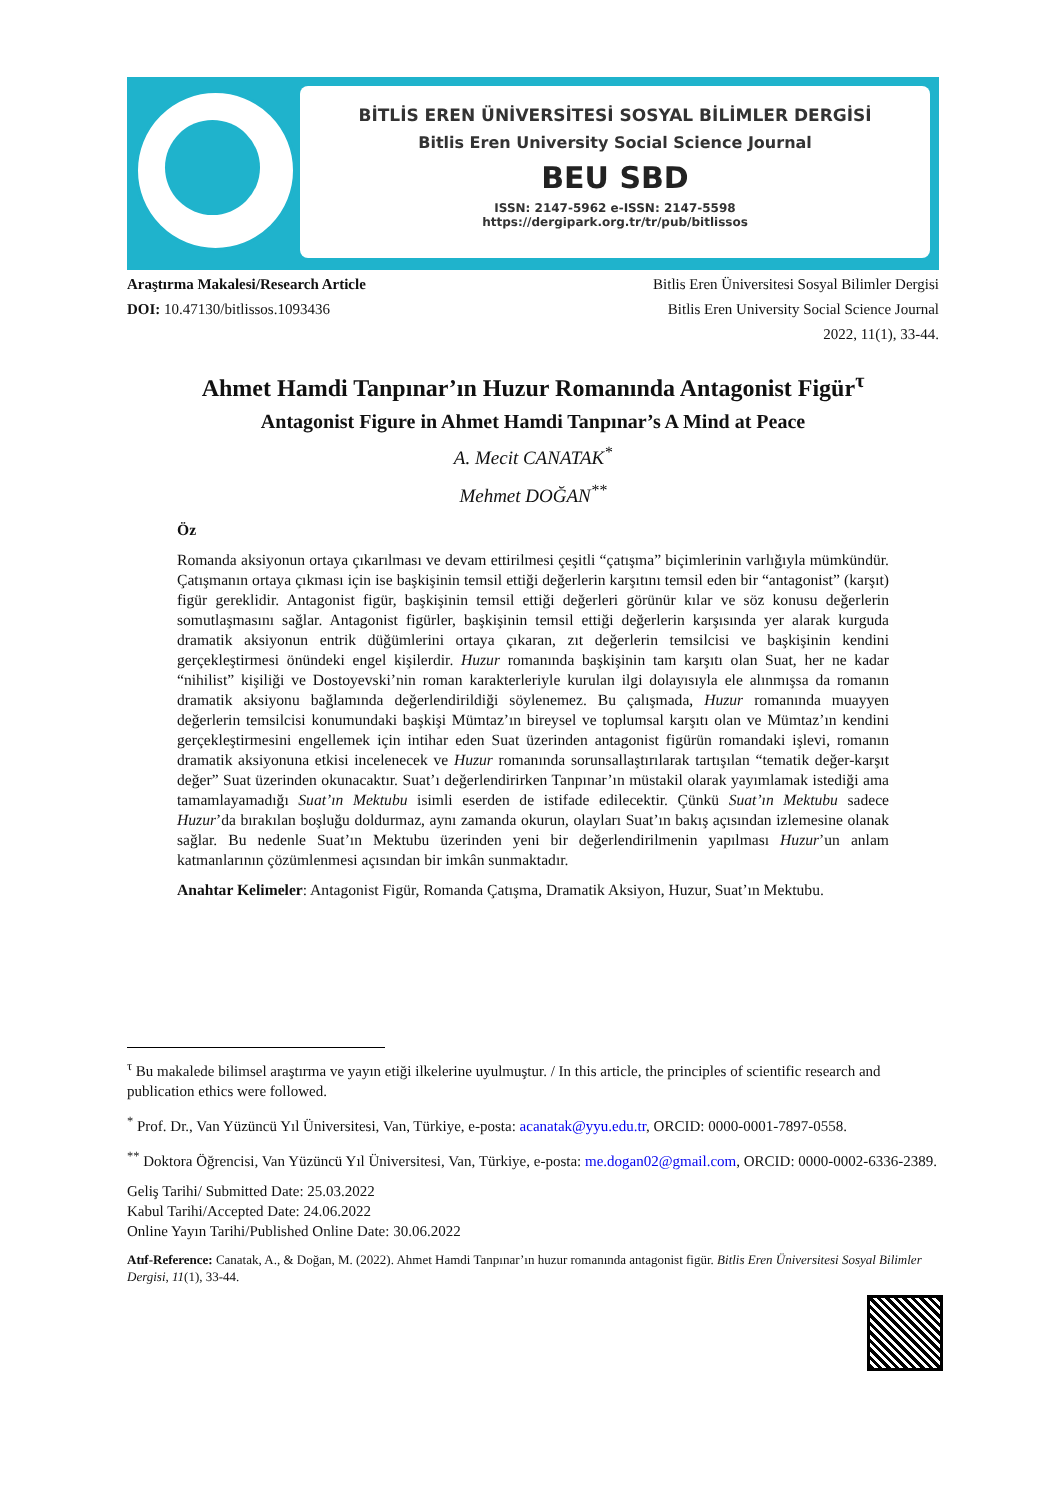BİTLİS EREN ÜNİVERSİTESİ SOSYAL BİLİMLER DERGİSİ
Bitlis Eren University Social Science Journal
BEU SBD
ISSN: 2147-5962 e-ISSN: 2147-5598
https://dergipark.org.tr/tr/pub/bitlissos
Araştırma Makalesi/Research Article
DOI: 10.47130/bitlissos.1093436
Bitlis Eren Üniversitesi Sosyal Bilimler Dergisi
Bitlis Eren University Social Science Journal
2022, 11(1), 33-44.
Ahmet Hamdi Tanpınar’ın Huzur Romanında Antagonist Figür<sup>τ</sup>
Antagonist Figure in Ahmet Hamdi Tanpınar’s A Mind at Peace
A. Mecit CANATAK<sup>*</sup>
Mehmet DOĞAN<sup>**</sup>
Öz
Romanda aksiyonun ortaya çıkarılması ve devam ettirilmesi çeşitli “çatışma” biçimlerinin varlığıyla mümkündür. Çatışmanın ortaya çıkması için ise başkişinin temsil ettiği değerlerin karşıtını temsil eden bir “antagonist” (karşıt) figür gereklidir. Antagonist figür, başkişinin temsil ettiği değerleri görünür kılar ve söz konusu değerlerin somutlaşmasını sağlar. Antagonist figürler, başkişinin temsil ettiği değerlerin karşısında yer alarak kurguda dramatik aksiyonun entrik düğümlerini ortaya çıkaran, zıt değerlerin temsilcisi ve başkişinin kendini gerçekleştirmesi önündeki engel kişilerdir. Huzur romanında başkişinin tam karşıtı olan Suat, her ne kadar “nihilist” kişiliği ve Dostoyevski’nin roman karakterleriyle kurulan ilgi dolayısıyla ele alınmışsa da romanın dramatik aksiyonu bağlamında değerlendirildiği söylenemez. Bu çalışmada, Huzur romanında muayyen değerlerin temsilcisi konumundaki başkişi Mümtaz’ın bireysel ve toplumsal karşıtı olan ve Mümtaz’ın kendini gerçekleştirmesini engellemek için intihar eden Suat üzerinden antagonist figürün romandaki işlevi, romanın dramatik aksiyonuna etkisi incelenecek ve Huzur romanında sorunsallaştırılarak tartışılan “tematik değer-karşıt değer” Suat üzerinden okunacaktır. Suat’ı değerlendirirken Tanpınar’ın müstakil olarak yayımlamak istediği ama tamamlayamadığı Suat’ın Mektubu isimli eserden de istifade edilecektir. Çünkü Suat’ın Mektubu sadece Huzur’da bırakılan boşluğu doldurmaz, aynı zamanda okurun, olayları Suat’ın bakış açısından izlemesine olanak sağlar. Bu nedenle Suat’ın Mektubu üzerinden yeni bir değerlendirilmenin yapılması Huzur’un anlam katmanlarının çözümlenmesi açısından bir imkân sunmaktadır.
Anahtar Kelimeler: Antagonist Figür, Romanda Çatışma, Dramatik Aksiyon, Huzur, Suat’ın Mektubu.
<sup>τ</sup> Bu makalede bilimsel araştırma ve yayın etiği ilkelerine uyulmuştur. / In this article, the principles of scientific research and publication ethics were followed.
<sup>*</sup> Prof. Dr., Van Yüzüncü Yıl Üniversitesi, Van, Türkiye, e-posta: acanatak@yyu.edu.tr, ORCID: 0000-0001-7897-0558.
<sup>**</sup> Doktora Öğrencisi, Van Yüzüncü Yıl Üniversitesi, Van, Türkiye, e-posta: me.dogan02@gmail.com, ORCID: 0000-0002-6336-2389.
Geliş Tarihi/ Submitted Date: 25.03.2022
Kabul Tarihi/Accepted Date: 24.06.2022
Online Yayın Tarihi/Published Online Date: 30.06.2022
Atıf-Reference: Canatak, A., & Doğan, M. (2022). Ahmet Hamdi Tanpınar’ın huzur romanında antagonist figür. Bitlis Eren Üniversitesi Sosyal Bilimler Dergisi, 11(1), 33-44.